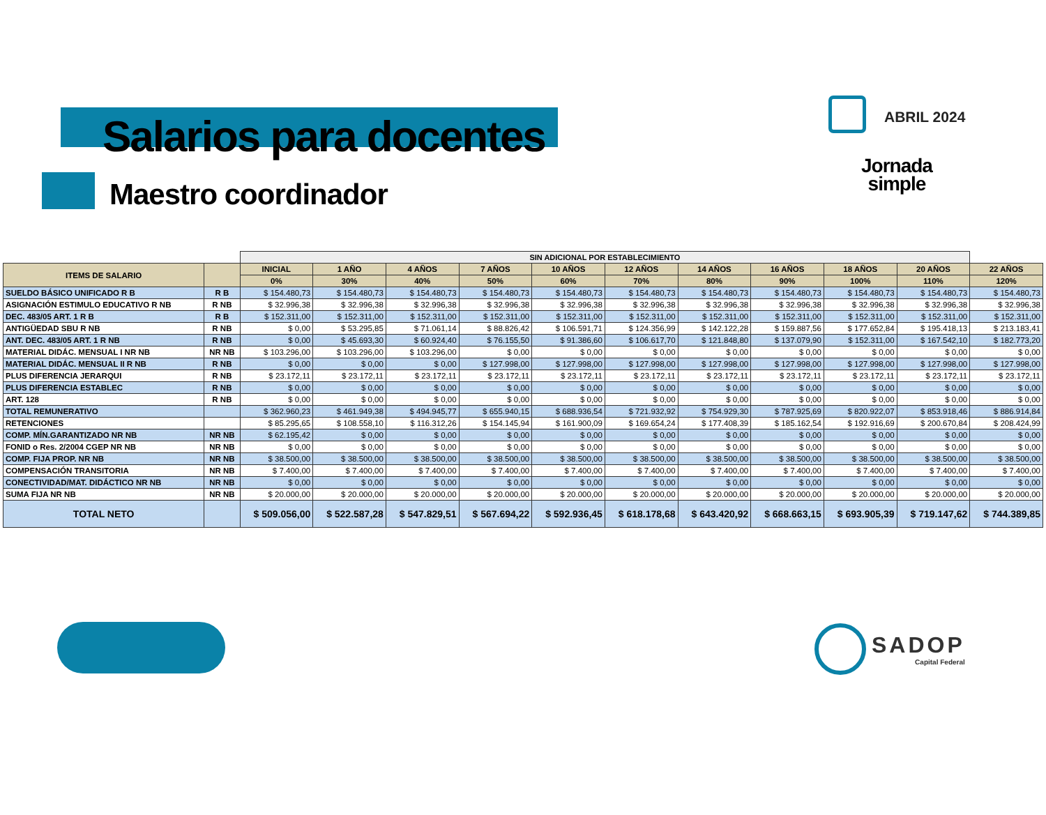Salarios para docentes
Maestro coordinador
ABRIL 2024
Jornada
simple
| | | SIN ADICIONAL POR ESTABLECIMIENTO | | | | | | | | | | |
| ITEMS DE SALARIO | | INICIAL | 1 AÑO | 4 AÑOS | 7 AÑOS | 10 AÑOS | 12 AÑOS | 14 AÑOS | 16 AÑOS | 18 AÑOS | 20 AÑOS | 22 AÑOS |
| | | 0% | 30% | 40% | 50% | 60% | 70% | 80% | 90% | 100% | 110% | 120% |
| SUELDO BÁSICO UNIFICADO R B | R B | $ 154.480,73 | $ 154.480,73 | $ 154.480,73 | $ 154.480,73 | $ 154.480,73 | $ 154.480,73 | $ 154.480,73 | $ 154.480,73 | $ 154.480,73 | $ 154.480,73 | $ 154.480,73 |
| ASIGNACIÓN ESTIMULO EDUCATIVO R NB | R NB | $ 32.996,38 | $ 32.996,38 | $ 32.996,38 | $ 32.996,38 | $ 32.996,38 | $ 32.996,38 | $ 32.996,38 | $ 32.996,38 | $ 32.996,38 | $ 32.996,38 | $ 32.996,38 |
| DEC. 483/05 ART. 1 R B | R B | $ 152.311,00 | $ 152.311,00 | $ 152.311,00 | $ 152.311,00 | $ 152.311,00 | $ 152.311,00 | $ 152.311,00 | $ 152.311,00 | $ 152.311,00 | $ 152.311,00 | $ 152.311,00 |
| ANTIGÜEDAD SBU R NB | R NB | $ 0,00 | $ 53.295,85 | $ 71.061,14 | $ 88.826,42 | $ 106.591,71 | $ 124.356,99 | $ 142.122,28 | $ 159.887,56 | $ 177.652,84 | $ 195.418,13 | $ 213.183,41 |
| ANT. DEC. 483/05 ART. 1 R NB | R NB | $ 0,00 | $ 45.693,30 | $ 60.924,40 | $ 76.155,50 | $ 91.386,60 | $ 106.617,70 | $ 121.848,80 | $ 137.079,90 | $ 152.311,00 | $ 167.542,10 | $ 182.773,20 |
| MATERIAL DIDÁC. MENSUAL I NR NB | NR NB | $ 103.296,00 | $ 103.296,00 | $ 103.296,00 | $ 0,00 | $ 0,00 | $ 0,00 | $ 0,00 | $ 0,00 | $ 0,00 | $ 0,00 | $ 0,00 |
| MATERIAL DIDÁC. MENSUAL II R NB | R NB | $ 0,00 | $ 0,00 | $ 0,00 | $ 127.998,00 | $ 127.998,00 | $ 127.998,00 | $ 127.998,00 | $ 127.998,00 | $ 127.998,00 | $ 127.998,00 | $ 127.998,00 |
| PLUS DIFERENCIA JERARQUI | R NB | $ 23.172,11 | $ 23.172,11 | $ 23.172,11 | $ 23.172,11 | $ 23.172,11 | $ 23.172,11 | $ 23.172,11 | $ 23.172,11 | $ 23.172,11 | $ 23.172,11 | $ 23.172,11 |
| PLUS DIFERENCIA ESTABLEC | R NB | $ 0,00 | $ 0,00 | $ 0,00 | $ 0,00 | $ 0,00 | $ 0,00 | $ 0,00 | $ 0,00 | $ 0,00 | $ 0,00 | $ 0,00 |
| ART. 128 | R NB | $ 0,00 | $ 0,00 | $ 0,00 | $ 0,00 | $ 0,00 | $ 0,00 | $ 0,00 | $ 0,00 | $ 0,00 | $ 0,00 | $ 0,00 |
| TOTAL REMUNERATIVO | | $ 362.960,23 | $ 461.949,38 | $ 494.945,77 | $ 655.940,15 | $ 688.936,54 | $ 721.932,92 | $ 754.929,30 | $ 787.925,69 | $ 820.922,07 | $ 853.918,46 | $ 886.914,84 |
| RETENCIONES | | $ 85.295,65 | $ 108.558,10 | $ 116.312,26 | $ 154.145,94 | $ 161.900,09 | $ 169.654,24 | $ 177.408,39 | $ 185.162,54 | $ 192.916,69 | $ 200.670,84 | $ 208.424,99 |
| COMP. MÍN.GARANTIZADO NR NB | NR NB | $ 62.195,42 | $ 0,00 | $ 0,00 | $ 0,00 | $ 0,00 | $ 0,00 | $ 0,00 | $ 0,00 | $ 0,00 | $ 0,00 | $ 0,00 |
| FONID o Res. 2/2004 CGEP NR NB | NR NB | $ 0,00 | $ 0,00 | $ 0,00 | $ 0,00 | $ 0,00 | $ 0,00 | $ 0,00 | $ 0,00 | $ 0,00 | $ 0,00 | $ 0,00 |
| COMP. FIJA PROP. NR NB | NR NB | $ 38.500,00 | $ 38.500,00 | $ 38.500,00 | $ 38.500,00 | $ 38.500,00 | $ 38.500,00 | $ 38.500,00 | $ 38.500,00 | $ 38.500,00 | $ 38.500,00 | $ 38.500,00 |
| COMPENSACIÓN TRANSITORIA | NR NB | $ 7.400,00 | $ 7.400,00 | $ 7.400,00 | $ 7.400,00 | $ 7.400,00 | $ 7.400,00 | $ 7.400,00 | $ 7.400,00 | $ 7.400,00 | $ 7.400,00 | $ 7.400,00 |
| CONECTIVIDAD/MAT. DIDÁCTICO NR NB | NR NB | $ 0,00 | $ 0,00 | $ 0,00 | $ 0,00 | $ 0,00 | $ 0,00 | $ 0,00 | $ 0,00 | $ 0,00 | $ 0,00 | $ 0,00 |
| SUMA FIJA NR NB | NR NB | $ 20.000,00 | $ 20.000,00 | $ 20.000,00 | $ 20.000,00 | $ 20.000,00 | $ 20.000,00 | $ 20.000,00 | $ 20.000,00 | $ 20.000,00 | $ 20.000,00 | $ 20.000,00 |
| TOTAL NETO | | $ 509.056,00 | $ 522.587,28 | $ 547.829,51 | $ 567.694,22 | $ 592.936,45 | $ 618.178,68 | $ 643.420,92 | $ 668.663,15 | $ 693.905,39 | $ 719.147,62 | $ 744.389,85 |
SADOP
Capital Federal